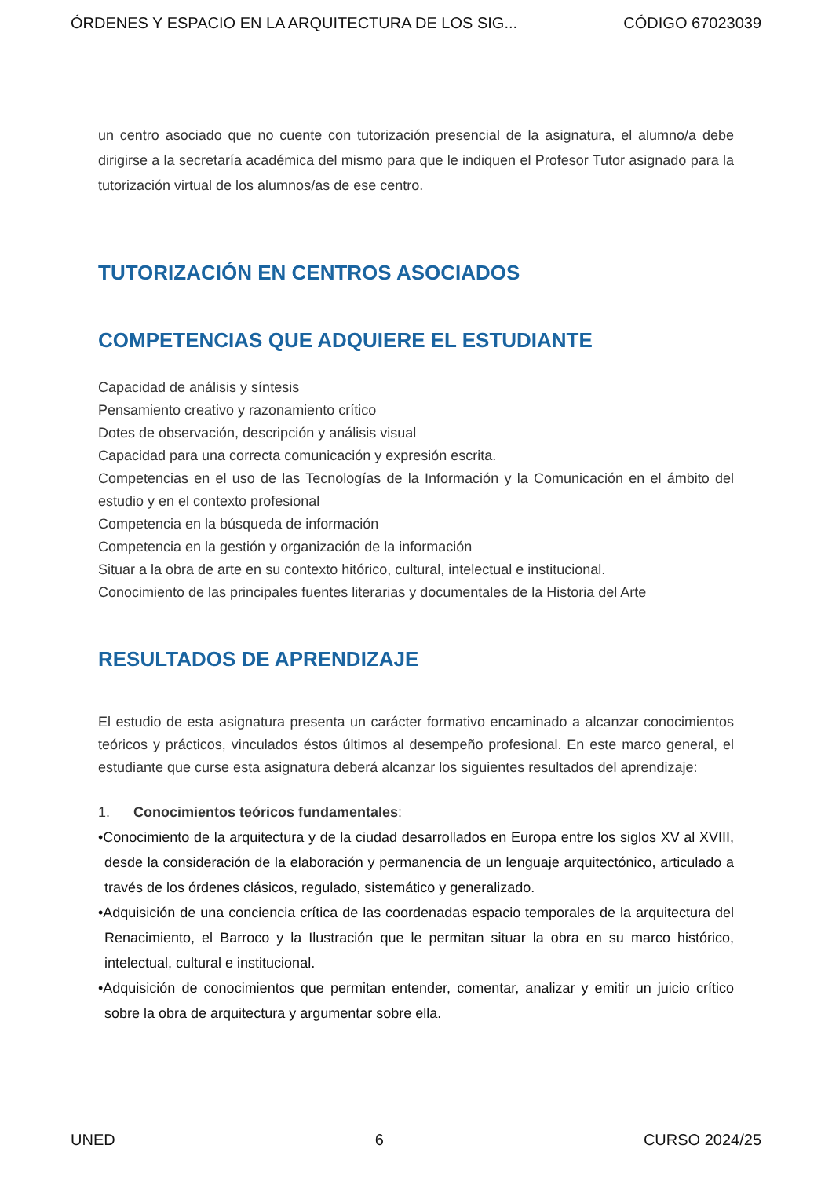ÓRDENES Y ESPACIO EN LA ARQUITECTURA DE LOS SIG... CÓDIGO 67023039
un centro asociado que no cuente con tutorización presencial de la asignatura, el alumno/a debe dirigirse a la secretaría académica del mismo para que le indiquen el Profesor Tutor asignado para la tutorización virtual de los alumnos/as de ese centro.
TUTORIZACIÓN EN CENTROS ASOCIADOS
COMPETENCIAS QUE ADQUIERE EL ESTUDIANTE
Capacidad de análisis y síntesis
Pensamiento creativo y razonamiento crítico
Dotes de observación, descripción y análisis visual
Capacidad para una correcta comunicación y expresión escrita.
Competencias en el uso de las Tecnologías de la Información y la Comunicación en el ámbito del estudio y en el contexto profesional
Competencia en la búsqueda de información
Competencia en la gestión y organización de la información
Situar a la obra de arte en su contexto hitórico, cultural, intelectual e institucional.
Conocimiento de las principales fuentes literarias y documentales de la Historia del Arte
RESULTADOS DE APRENDIZAJE
El estudio de esta asignatura presenta un carácter formativo encaminado a alcanzar conocimientos teóricos y prácticos, vinculados éstos últimos al desempeño profesional. En este marco general, el estudiante que curse esta asignatura deberá alcanzar los siguientes resultados del aprendizaje:
1. Conocimientos teóricos fundamentales:
•Conocimiento de la arquitectura y de la ciudad desarrollados en Europa entre los siglos XV al XVIII, desde la consideración de la elaboración y permanencia de un lenguaje arquitectónico, articulado a través de los órdenes clásicos, regulado, sistemático y generalizado.
•Adquisición de una conciencia crítica de las coordenadas espacio temporales de la arquitectura del Renacimiento, el Barroco y la Ilustración que le permitan situar la obra en su marco histórico, intelectual, cultural e institucional.
•Adquisición de conocimientos que permitan entender, comentar, analizar y emitir un juicio crítico sobre la obra de arquitectura y argumentar sobre ella.
UNED 6 CURSO 2024/25